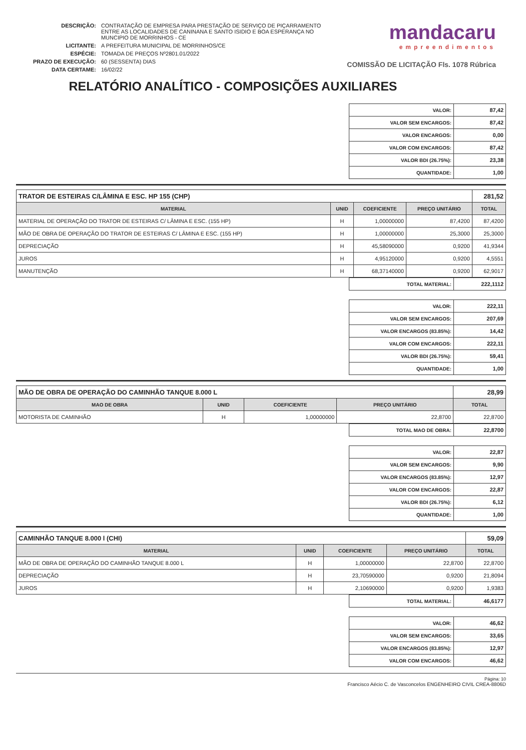| DESCRIÇÃO: | CONTRATAÇÃO DE EMPRESA PARA PRESTAÇÃO DE SERVIÇO DE PIÇARRAMENTO ENTRE AS LOCALIDADES DE CANINANA E SANTO ISIDIO E BOA ESPERANÇA NO MUNCIPIO DE MORRINHOS - CE |
| LICITANTE: | A PREFEITURA MUNICIPAL DE MORRINHOS/CE |
| ESPÉCIE: | TOMADA DE PREÇOS Nº2801.01/2022 |
| PRAZO DE EXECUÇÃO: | 60 (SESSENTA) DIAS |
| DATA CERTAME: | 16/02/22 |
mandacaru
empreendimentos
COMISSÃO DE LICITAÇÃO Fls. 1078 Rúbrica
RELATÓRIO ANALÍTICO - COMPOSIÇÕES AUXILIARES
| VALOR: | 87,42 |
| VALOR SEM ENCARGOS: | 87,42 |
| VALOR ENCARGOS: | 0,00 |
| VALOR COM ENCARGOS: | 87,42 |
| VALOR BDI (26.75%): | 23,38 |
| QUANTIDADE: | 1,00 |
| TRATOR DE ESTEIRAS C/LÂMINA E ESC. HP 155 (CHP) | | | | 281,52 |
| MATERIAL | UNID | COEFICIENTE | PREÇO UNITÁRIO | TOTAL |
| MATERIAL DE OPERAÇÃO DO TRATOR DE ESTEIRAS C/ LÂMINA E ESC. (155 HP) | H | 1,00000000 | 87,4200 | 87,4200 |
| MÃO DE OBRA DE OPERAÇÃO DO TRATOR DE ESTEIRAS C/ LÂMINA E ESC. (155 HP) | H | 1,00000000 | 25,3000 | 25,3000 |
| DEPRECIAÇÃO | H | 45,58090000 | 0,9200 | 41,9344 |
| JUROS | H | 4,95120000 | 0,9200 | 4,5551 |
| MANUTENÇÃO | H | 68,37140000 | 0,9200 | 62,9017 |
| TOTAL MATERIAL: | 222,1112 |
| VALOR: | 222,11 |
| VALOR SEM ENCARGOS: | 207,69 |
| VALOR ENCARGOS (83.85%): | 14,42 |
| VALOR COM ENCARGOS: | 222,11 |
| VALOR BDI (26.75%): | 59,41 |
| QUANTIDADE: | 1,00 |
| MÃO DE OBRA DE OPERAÇÃO DO CAMINHÃO TANQUE 8.000 L | | | | 28,99 |
| MAO DE OBRA | UNID | COEFICIENTE | PREÇO UNITÁRIO | TOTAL |
| MOTORISTA DE CAMINHÃO | H | 1,00000000 | 22,8700 | 22,8700 |
| TOTAL MAO DE OBRA: | 22,8700 |
| VALOR: | 22,87 |
| VALOR SEM ENCARGOS: | 9,90 |
| VALOR ENCARGOS (83.85%): | 12,97 |
| VALOR COM ENCARGOS: | 22,87 |
| VALOR BDI (26.75%): | 6,12 |
| QUANTIDADE: | 1,00 |
| CAMINHÃO TANQUE 8.000 l (CHI) | | | | 59,09 |
| MATERIAL | UNID | COEFICIENTE | PREÇO UNITÁRIO | TOTAL |
| MÃO DE OBRA DE OPERAÇÃO DO CAMINHÃO TANQUE 8.000 L | H | 1,00000000 | 22,8700 | 22,8700 |
| DEPRECIAÇÃO | H | 23,70590000 | 0,9200 | 21,8094 |
| JUROS | H | 2,10690000 | 0,9200 | 1,9383 |
| TOTAL MATERIAL: | 46,6177 |
| VALOR: | 46,62 |
| VALOR SEM ENCARGOS: | 33,65 |
| VALOR ENCARGOS (83.85%): | 12,97 |
| VALOR COM ENCARGOS: | 46,62 |
Página: 10
Francisco Aécio C. de Vasconcelos ENGENHEIRO CIVIL CREA-8806D